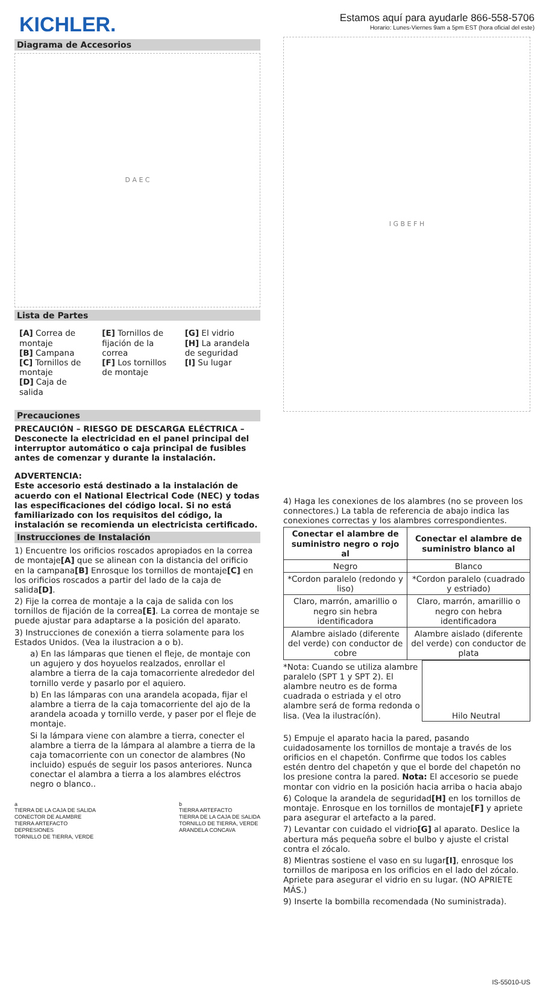KICHLER.
Estamos aquí para ayudarle 866-558-5706
Horario: Lunes-Viernes 9am a 5pm EST (hora oficial del este)
Diagrama de Accesorios
D A E C
Lista de Partes
[A] Correa de montaje
[B] Campana
[C] Tornillos de montaje
[D] Caja de salida
[E] Tornillos de fijación de la correa
[F] Los tornillos de montaje
[G] El vidrio
[H] La arandela de seguridad
[I] Su lugar
Precauciones
PRECAUCIÓN – RIESGO DE DESCARGA ELÉCTRICA – Desconecte la electricidad en el panel principal del interruptor automático o caja principal de fusibles antes de comenzar y durante la instalación.
ADVERTENCIA:
Este accesorio está destinado a la instalación de acuerdo con el National Electrical Code (NEC) y todas las especificaciones del código local. Si no está familiarizado con los requisitos del código, la instalación se recomienda un electricista certificado.
Instrucciones de Instalación
1) Encuentre los orificios roscados apropiados en la correa de montaje[A] que se alinean con la distancia del orificio en la campana[B] Enrosque los tornillos de montaje[C] en los orificios roscados a partir del lado de la caja de salida[D].
2) Fije la correa de montaje a la caja de salida con los tornillos de fijación de la correa[E]. La correa de montaje se puede ajustar para adaptarse a la posición del aparato.
3) Instrucciones de conexión a tierra solamente para los Estados Unidos. (Vea la ilustracion a o b).
a) En las lámparas que tienen el fleje, de montaje con un agujero y dos hoyuelos realzados, enrollar el alambre a tierra de la caja tomacorriente alrededor del tornillo verde y pasarlo por el aquiero.
b) En las lámparas con una arandela acopada, fijar el alambre a tierra de la caja tomacorriente del ajo de la arandela acoada y tornillo verde, y paser por el fleje de montaje.
Si la lámpara viene con alambre a tierra, conecter el alambre a tierra de la lámpara al alambre a tierra de la caja tomacorriente con un conector de alambres (No incluido) espués de seguir los pasos anteriores. Nunca conectar el alambra a tierra a los alambres eléctros negro o blanco..
a
TIERRA DE LA CAJA DE SALIDA
CONECTOR DE ALAMBRE
TIERRA ARTEFACTO
DEPRESIONES
TORNILLO DE TIERRA, VERDE
b
TIERRA ARTEFACTO
TIERRA DE LA CAJA DE SALIDA
TORNILLO DE TIERRA, VERDE
ARANDELA CONCAVA
I G B E F H
4) Haga les conexiones de los alambres (no se proveen los connectores.) La tabla de referencia de abajo indica las conexiones correctas y los alambres correspondientes.
| Conectar el alambre de suministro negro o rojo al | Conectar el alambre de suministro blanco al |
| --- | --- |
| Negro | Blanco |
| *Cordon paralelo (redondo y liso) | *Cordon paralelo (cuadrado y estriado) |
| Claro, marrón, amarillio o negro sin hebra identificadora | Claro, marrón, amarillio o negro con hebra identificadora |
| Alambre aislado (diferente del verde) con conductor de cobre | Alambre aislado (diferente del verde) con conductor de plata |
*Nota: Cuando se utiliza alambre paralelo (SPT 1 y SPT 2). El alambre neutro es de forma cuadrada o estriada y el otro alambre será de forma redonda o lisa. (Vea la ilustracíón).
Hilo Neutral
5) Empuje el aparato hacia la pared, pasando cuidadosamente los tornillos de montaje a través de los orificios en el chapetón. Confirme que todos los cables estén dentro del chapetón y que el borde del chapetón no los presione contra la pared. Nota: El accesorio se puede montar con vidrio en la posición hacia arriba o hacia abajo
6) Coloque la arandela de seguridad[H] en los tornillos de montaje. Enrosque en los tornillos de montaje[F] y apriete para asegurar el artefacto a la pared.
7) Levantar con cuidado el vidrio[G] al aparato. Deslice la abertura más pequeña sobre el bulbo y ajuste el cristal contra el zócalo.
8) Mientras sostiene el vaso en su lugar[I], enrosque los tornillos de mariposa en los orificios en el lado del zócalo. Apriete para asegurar el vidrio en su lugar. (NO APRIETE MÁS.)
9) Inserte la bombilla recomendada (No suministrada).
IS-55010-US